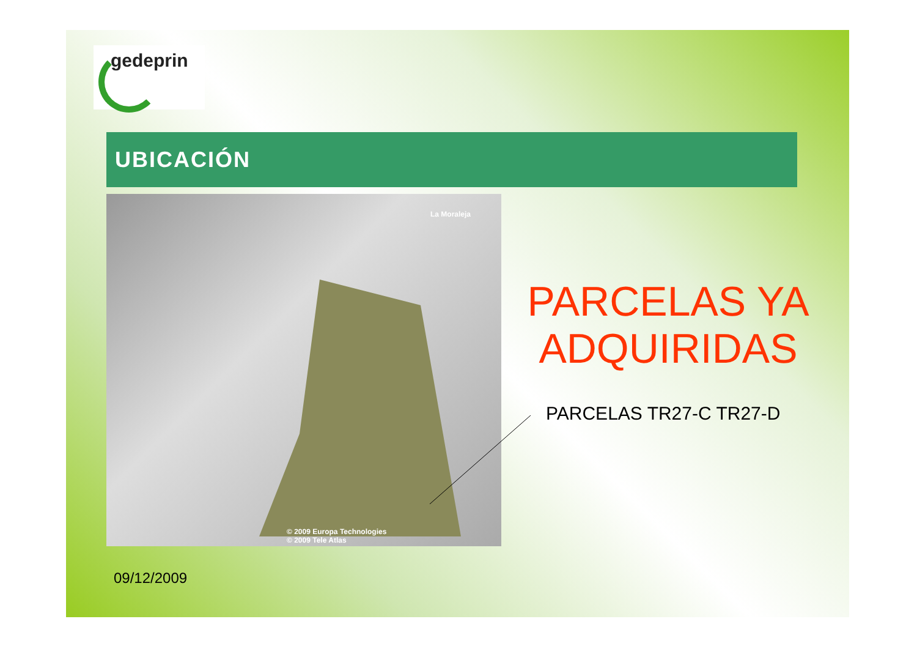gedeprin
UBICACIÓN
La Moraleja
© 2009 Europa Technologies
© 2009 Tele Atlas
PARCELAS YA ADQUIRIDAS
PARCELAS TR27-C TR27-D
09/12/2009